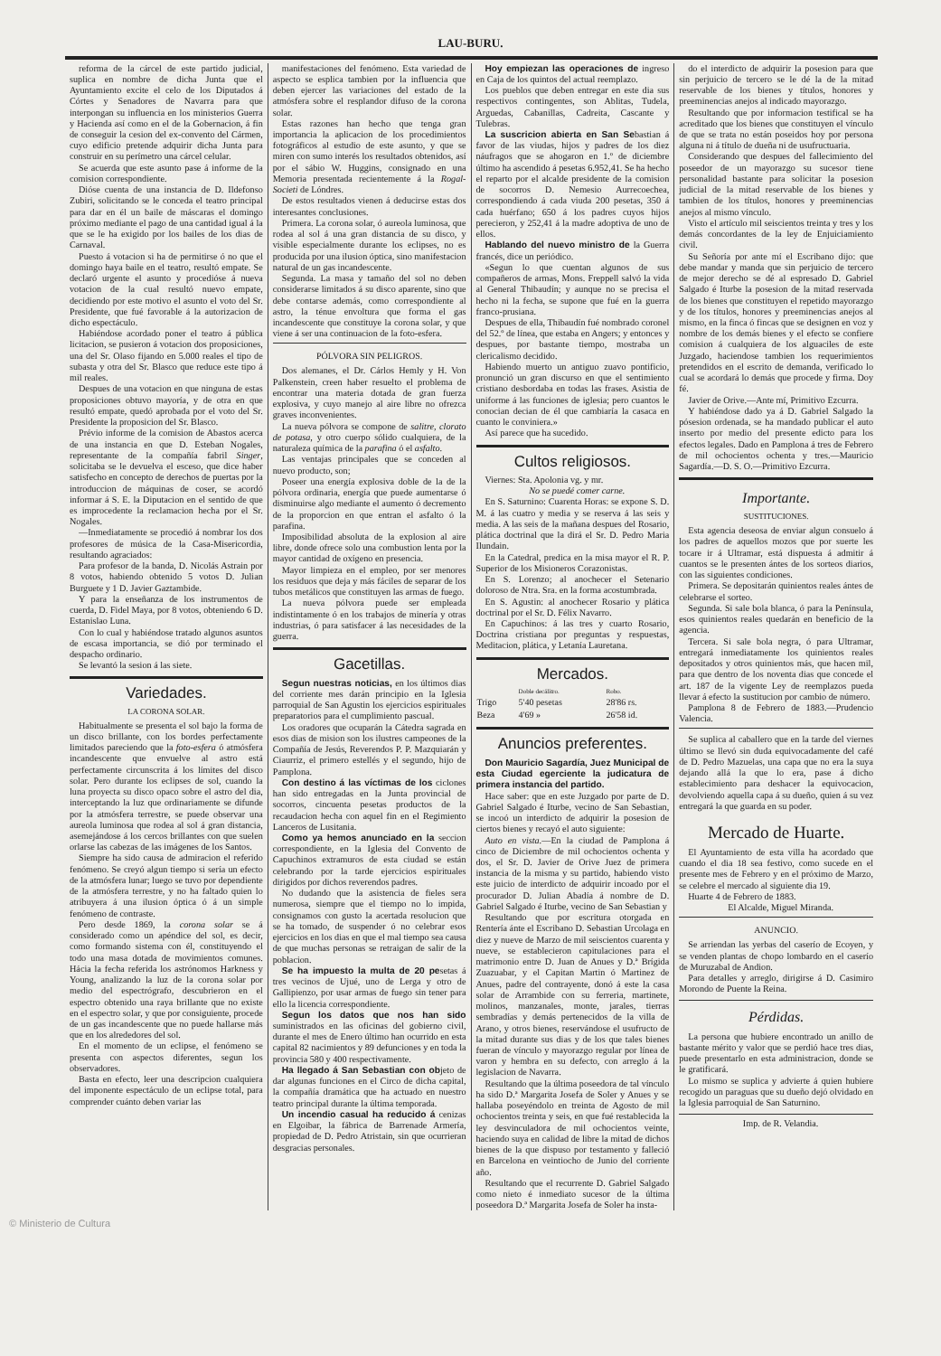LAU-BURU.
reforma de la cárcel de este partido judicial, suplica en nombre de dicha Junta que el Ayuntamiento excite el celo de los Diputados á Córtes y Senadores de Navarra para que interpongan su influencia en los ministerios Guerra y Hacienda así como en el de la Gobernacion, á fin de conseguir la cesion del ex-convento del Cármen, cuyo edificio pretende adquirir dicha Junta para construir en su perímetro una cárcel celular.
Se acuerda que este asunto pase á informe de la comision correspondiente.
Dióse cuenta de una instancia de D. Ildefonso Zubiri, solicitando se le conceda el teatro principal para dar en él un baile de máscaras el domingo próximo mediante el pago de una cantidad igual á la que se le ha exigido por los bailes de los dias de Carnaval.
Puesto á votacion si ha de permitirse ó no que el domingo haya baile en el teatro, resultó empate. Se declaró urgente el asunto y procedióse á nueva votacion de la cual resultó nuevo empate, decidiendo por este motivo el asunto el voto del Sr. Presidente, que fué favorable á la autorizacion de dicho espectáculo.
Habiéndose acordado poner el teatro á pública licitacion, se pusieron á votacion dos proposiciones, una del Sr. Olaso fijando en 5.000 reales el tipo de subasta y otra del Sr. Blasco que reduce este tipo á mil reales.
Despues de una votacion en que ninguna de estas proposiciones obtuvo mayoría, y de otra en que resultó empate, quedó aprobada por el voto del Sr. Presidente la proposicion del Sr. Blasco.
Prévio informe de la comision de Abastos acerca de una instancia en que D. Esteban Nogales, representante de la compañía fabril Singer, solicitaba se le devuelva el esceso, que dice haber satisfecho en concepto de derechos de puertas por la introduccion de máquinas de coser, se acordó informar á S. E. la Diputacion en el sentido de que es improcedente la reclamacion hecha por el Sr. Nogales.
—Inmediatamente se procedió á nombrar los dos profesores de música de la Casa-Misericordia, resultando agraciados:
Para profesor de la banda, D. Nicolás Astrain por 8 votos, habiendo obtenido 5 votos D. Julian Burguete y 1 D. Javier Gaztambide.
Y para la enseñanza de los instrumentos de cuerda, D. Fidel Maya, por 8 votos, obteniendo 6 D. Estanislao Luna.
Con lo cual y habiéndose tratado algunos asuntos de escasa importancia, se dió por terminado el despacho ordinario.
Se levantó la sesion á las siete.
Variedades.
LA CORONA SOLAR.
Habitualmente se presenta el sol bajo la forma de un disco brillante, con los bordes perfectamente limitados pareciendo que la foto-esfera ó atmósfera incandescente que envuelve al astro está perfectamente circunscrita á los límites del disco solar. Pero durante los eclipses de sol, cuando la luna proyecta su disco opaco sobre el astro del dia, interceptando la luz que ordinariamente se difunde por la atmósfera terrestre, se puede observar una aureola luminosa que rodea al sol á gran distancia, asemejándose á los cercos brillantes con que suelen orlarse las cabezas de las imágenes de los Santos.
Siempre ha sido causa de admiracion el referido fenómeno. Se creyó algun tiempo si sería un efecto de la atmósfera lunar; luego se tuvo por dependiente de la atmósfera terrestre, y no ha faltado quien lo atribuyera á una ilusion óptica ó á un simple fenómeno de contraste.
Pero desde 1869, la corona solar se á considerado como un apéndice del sol, es decir, como formando sistema con él, constituyendo el todo una masa dotada de movimientos comunes. Hácia la fecha referida los astrónomos Harkness y Young, analizando la luz de la corona solar por medio del espectrógrafo, descubrieron en el espectro obtenido una raya brillante que no existe en el espectro solar, y que por consiguiente, procede de un gas incandescente que no puede hallarse más que en los alrededores del sol.
En el momento de un eclipse, el fenómeno se presenta con aspectos diferentes, segun los observadores.
Basta en efecto, leer una descripcion cualquiera del imponente espectáculo de un eclipse total, para comprender cuánto deben variar las
manifestaciones del fenómeno. Esta variedad de aspecto se esplica tambien por la influencia que deben ejercer las variaciones del estado de la atmósfera sobre el resplandor difuso de la corona solar.
Estas razones han hecho que tenga gran importancia la aplicacion de los procedimientos fotográficos al estudio de este asunto, y que se miren con sumo interés los resultados obtenidos, así por el sábio W. Huggins, consignado en una Memoria presentada recientemente á la Rogal-Societi de Lóndres.
De estos resultados vienen á deducirse estas dos interesantes conclusiones.
Primera. La corona solar, ó aureola luminosa, que rodea al sol á una gran distancia de su disco, y visible especialmente durante los eclipses, no es producida por una ilusion óptica, sino manifestacion natural de un gas incandescente.
Segunda. La masa y tamaño del sol no deben considerarse limitados á su disco aparente, sino que debe contarse además, como correspondiente al astro, la ténue envoltura que forma el gas incandescente que constituye la corona solar, y que viene á ser una continuacion de la foto-esfera.
PÓLVORA SIN PELIGROS.
Dos alemanes, el Dr. Cárlos Hemly y H. Von Palkenstein, creen haber resuelto el problema de encontrar una materia dotada de gran fuerza explosiva, y cuyo manejo al aire libre no ofrezca graves inconvenientes.
La nueva pólvora se compone de salitre, clorato de potasa, y otro cuerpo sólido cualquiera, de la naturaleza química de la parafina ó el asfalto.
Las ventajas principales que se conceden al nuevo producto, son;
Poseer una energía explosiva doble de la de la pólvora ordinaria, energía que puede aumentarse ó disminuirse algo mediante el aumento ó decremento de la proporcion en que entran el asfalto ó la parafina.
Imposibilidad absoluta de la explosion al aire libre, donde ofrece solo una combustion lenta por la mayor cantidad de oxígeno en presencia.
Mayor limpieza en el empleo, por ser menores los residuos que deja y más fáciles de separar de los tubos metálicos que constituyen las armas de fuego.
La nueva pólvora puede ser empleada indistintamente ó en los trabajos de minería y otras industrias, ó para satisfacer á las necesidades de la guerra.
Gacetillas.
Segun nuestras noticias, en los últimos dias del corriente mes darán principio en la Iglesia parroquial de San Agustin los ejercicios espirituales preparatorios para el cumplimiento pascual.
Los oradores que ocuparán la Cátedra sagrada en esos dias de mision son los ilustres campeones de la Compañía de Jesús, Reverendos P. P. Mazquiarán y Ciaurriz, el primero estellés y el segundo, hijo de Pamplona.
Con destino á las víctimas de los ciclones han sido entregadas en la Junta provincial de socorros, cincuenta pesetas productos de la recaudacion hecha con aquel fin en el Regimiento Lanceros de Lusitania.
Como ya hemos anunciado en la seccion correspondiente, en la Iglesia del Convento de Capuchinos extramuros de esta ciudad se están celebrando por la tarde ejercicios espirituales dirigidos por dichos reverendos padres.
No dudando que la asistencia de fieles sera numerosa, siempre que el tiempo no lo impida, consignamos con gusto la acertada resolucion que se ha tomado, de suspender ó no celebrar esos ejercicios en los dias en que el mal tiempo sea causa de que muchas personas se retraigan de salir de la poblacion.
Se ha impuesto la multa de 20 pesetas á tres vecinos de Ujué, uno de Lerga y otro de Gallipienzo, por usar armas de fuego sin tener para ello la licencia correspondiente.
Segun los datos que nos han sido suministrados en las oficinas del gobierno civil, durante el mes de Enero último han ocurrido en esta capital 82 nacimientos y 89 defunciones y en toda la provincia 580 y 400 respectivamente.
Ha llegado á San Sebastian con objeto de dar algunas funciones en el Circo de dicha capital, la compañía dramática que ha actuado en nuestro teatro principal durante la última temporada.
Un incendio casual ha reducido á cenizas en Elgoibar, la fábrica de Barrenade Armería, propiedad de D. Pedro Atristain, sin que ocurrieran desgracias personales.
Hoy empiezan las operaciones de ingreso en Caja de los quintos del actual reemplazo.
Los pueblos que deben entregar en este dia sus respectivos contingentes, son Ablitas, Tudela, Arguedas, Cabanillas, Cadreita, Cascante y Tulebras.
La suscricion abierta en San Sebastian á favor de las viudas, hijos y padres de los diez náufragos que se ahogaron en 1.º de diciembre último ha ascendido á pesetas 6.952,41. Se ha hecho el reparto por el alcalde presidente de la comision de socorros D. Nemesio Aurrecoechea, correspondiendo á cada viuda 200 pesetas, 350 á cada huérfano; 650 á los padres cuyos hijos perecieron, y 252,41 á la madre adoptiva de uno de ellos.
Hablando del nuevo ministro de la Guerra francés, dice un periódico.
«Segun lo que cuentan algunos de sus compañeros de armas, Mons. Freppell salvó la vida al General Thibaudín; y aunque no se precisa el hecho ni la fecha, se supone que fué en la guerra franco-prusiana.
Despues de ella, Thibaudín fué nombrado coronel del 52.º de línea, que estaba en Angers; y entonces y despues, por bastante tiempo, mostraba un clericalismo decidido.
Habiendo muerto un antiguo zuavo pontificio, pronunció un gran discurso en que el sentimiento cristiano desbordaba en todas las frases. Asistia de uniforme á las funciones de iglesia; pero cuantos le conocian decian de él que cambiaría la casaca en cuanto le conviniera.»
Así parece que ha sucedido.
Cultos religiosos.
Viernes: Sta. Apolonia vg. y mr.
No se puedé comer carne.
En S. Saturnino: Cuarenta Horas: se expone S. D. M. á las cuatro y media y se reserva á las seis y media. A las seis de la mañana despues del Rosario, plática doctrinal que la dirá el Sr. D. Pedro Maria Ilundain.
En la Catedral, predica en la misa mayor el R. P. Superior de los Misioneros Corazonistas.
En S. Lorenzo; al anochecer el Setenario doloroso de Ntra. Sra. en la forma acostumbrada.
En S. Agustin: al anochecer Rosario y plática doctrinal por el Sr. D. Félix Navarro.
En Capuchinos: á las tres y cuarto Rosario, Doctrina cristiana por preguntas y respuestas, Meditacion, plática, y Letanía Lauretana.
Mercados.
| | Doble decálitro. | Robo. |
| --- | --- | --- |
| Trigo | 5'40 pesetas | 28'86 rs. |
| Beza | 4'69 » | 26'58 id. |
Anuncios preferentes.
Don Mauricio Sagardía, Juez Municipal de esta Ciudad egerciente la judicatura de primera instancia del partido.
Hace saber: que en este Juzgado por parte de D. Gabriel Salgado é Iturbe, vecino de San Sebastian, se incoó un interdicto de adquirir la posesion de ciertos bienes y recayó el auto siguiente:
Auto en vista.—En la ciudad de Pamplona á cinco de Diciembre de mil ochocientos ochenta y dos, el Sr. D. Javier de Orive Juez de primera instancia de la misma y su partido, habiendo visto este juicio de interdicto de adquirir incoado por el procurador D. Julian Abadía á nombre de D. Gabriel Salgado é Iturbe, vecino de San Sebastian y
Resultando que por escritura otorgada en Rentería ánte el Escribano D. Sebastian Urcolaga en diez y nueve de Marzo de mil seiscientos cuarenta y nueve, se establecieron capitulaciones para el matrimonio entre D. Juan de Anues y D.ª Brígida Zuazuabar, y el Capitan Martin ó Martinez de Anues, padre del contrayente, donó á este la casa solar de Arrambide con su ferreria, martinete, molinos, manzanales, monte, jarales, tierras sembradías y demás pertenecidos de la villa de Arano, y otros bienes, reservándose el usufructo de la mitad durante sus dias y de los que tales bienes fueran de vínculo y mayorazgo regular por línea de varon y hembra en su defecto, con arreglo á la legislacion de Navarra.
Resultando que la última poseedora de tal vínculo ha sido D.ª Margarita Josefa de Soler y Anues y se hallaba poseyéndolo en treinta de Agosto de mil ochocientos treinta y seis, en que fué restablecida la ley desvinculadora de mil ochocientos veinte, haciendo suya en calidad de libre la mitad de dichos bienes de la que dispuso por testamento y falleció en Barcelona en veintiocho de Junio del corriente año.
Resultando que el recurrente D. Gabriel Salgado como nieto é inmediato sucesor de la última poseedora D.ª Margarita Josefa de Soler ha insta-
do el interdicto de adquirir la posesion para que sin perjuicio de tercero se le dé la de la mitad reservable de los bienes y títulos, honores y preeminencias anejos al indicado mayorazgo.
Resultando que por informacion testifical se ha acreditado que los bienes que constituyen el vínculo de que se trata no están poseidos hoy por persona alguna ni á título de dueña ni de usufructuaria.
Considerando que despues del fallecimiento del poseedor de un mayorazgo su sucesor tiene personalidad bastante para solicitar la posesion judicial de la mitad reservable de los bienes y tambien de los títulos, honores y preeminencias anejos al mismo vínculo.
Visto el artículo mil seiscientos treinta y tres y los demás concordantes de la ley de Enjuiciamiento civil.
Su Señoría por ante mí el Escribano dijo: que debe mandar y manda que sin perjuicio de tercero de mejor derecho se dé al espresado D. Gabriel Salgado é Iturbe la posesion de la mitad reservada de los bienes que constituyen el repetido mayorazgo y de los títulos, honores y preeminencias anejos al mismo, en la finca ó fincas que se designen en voz y nombre de los demás bienes y el efecto se confiere comision á cualquiera de los alguaciles de este Juzgado, haciendose tambien los requerimientos pretendidos en el escrito de demanda, verificado lo cual se acordará lo demás que procede y firma. Doy fé.
Javier de Orive.—Ante mí, Primitivo Ezcurra.
Y habiéndose dado ya á D. Gabriel Salgado la pósesion ordenada, se ha mandado publicar el auto inserto por medio del presente edicto para los efectos legales. Dado en Pamplona á tres de Febrero de mil ochocientos ochenta y tres.—Mauricio Sagardía.—D. S. O.—Primitivo Ezcurra.
Importante.
SUSTITUCIONES.
Esta agencia deseosa de enviar algun consuelo á los padres de aquellos mozos que por suerte les tocare ir á Ultramar, está dispuesta á admitir á cuantos se le presenten ántes de los sorteos diarios, con las siguientes condiciones.
Primera. Se depositarán quinientos reales ántes de celebrarse el sorteo.
Segunda. Si sale bola blanca, ó para la Península, esos quinientos reales quedarán en beneficio de la agencia.
Tercera. Si sale bola negra, ó para Ultramar, entregará inmediatamente los quinientos reales depositados y otros quinientos más, que hacen mil, para que dentro de los noventa dias que concede el art. 187 de la vigente Ley de reemplazos pueda llevar á efecto la sustitucion por cambio de número.
Pamplona 8 de Febrero de 1883.—Prudencio Valencia.
Se suplica al caballero que en la tarde del viernes último se llevó sin duda equivocadamente del café de D. Pedro Mazuelas, una capa que no era la suya dejando allá la que lo era, pase á dicho establecimiento para deshacer la equivocacion, devolviendo aquella capa á su dueño, quien á su vez entregará la que guarda en su poder.
Mercado de Huarte.
El Ayuntamiento de esta villa ha acordado que cuando el dia 18 sea festivo, como sucede en el presente mes de Febrero y en el próximo de Marzo, se celebre el mercado al siguiente dia 19.
Huarte 4 de Febrero de 1883.
El Alcalde, Miguel Miranda.
ANUNCIO.
Se arriendan las yerbas del caserío de Ecoyen, y se venden plantas de chopo lombardo en el caserío de Muruzabal de Andion.
Para detalles y arreglo, dirigirse á D. Casimiro Morondo de Puente la Reina.
Pérdidas.
La persona que hubiere encontrado un anillo de bastante mérito y valor que se perdió hace tres dias, puede presentarlo en esta administracion, donde se le gratificará.
Lo mismo se suplica y advierte á quien hubiere recogido un paraguas que su dueño dejó olvidado en la Iglesia parroquial de San Saturnino.
Imp. de R. Velandia.
© Ministerio de Cultura